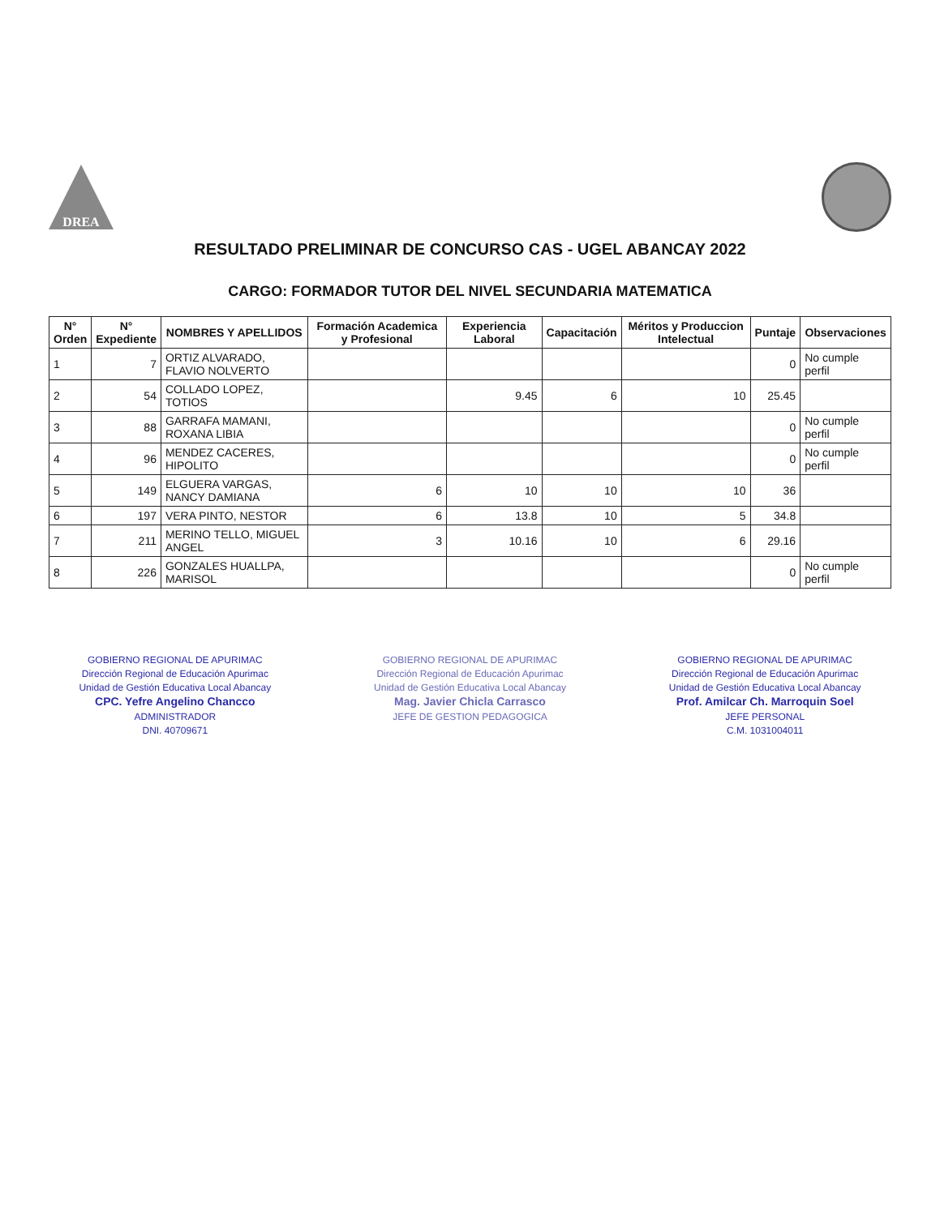DREA
RESULTADO PRELIMINAR DE CONCURSO CAS - UGEL ABANCAY 2022
CARGO: FORMADOR TUTOR DEL NIVEL SECUNDARIA MATEMATICA
| N° Orden | N° Expediente | NOMBRES Y APELLIDOS | Formación Academica y Profesional | Experiencia Laboral | Capacitación | Méritos y Produccion Intelectual | Puntaje | Observaciones |
| --- | --- | --- | --- | --- | --- | --- | --- | --- |
| 1 | 7 | ORTIZ ALVARADO, FLAVIO NOLVERTO | | | | | 0 | No cumple perfil |
| 2 | 54 | COLLADO LOPEZ, TOTIOS | | 9.45 | 6 | 10 | 25.45 | |
| 3 | 88 | GARRAFA MAMANI, ROXANA LIBIA | | | | | 0 | No cumple perfil |
| 4 | 96 | MENDEZ CACERES, HIPOLITO | | | | | 0 | No cumple perfil |
| 5 | 149 | ELGUERA VARGAS, NANCY DAMIANA | 6 | 10 | 10 | 10 | 36 | |
| 6 | 197 | VERA PINTO, NESTOR | 6 | 13.8 | 10 | 5 | 34.8 | |
| 7 | 211 | MERINO TELLO, MIGUEL ANGEL | 3 | 10.16 | 10 | 6 | 29.16 | |
| 8 | 226 | GONZALES HUALLPA, MARISOL | | | | | 0 | No cumple perfil |
GOBIERNO REGIONAL DE APURIMAC
Dirección Regional de Educación Apurimac
Unidad de Gestión Educativa Local Abancay
CPC. Yefre Angelino Chancco
ADMINISTRADOR
DNI. 40709671
GOBIERNO REGIONAL DE APURIMAC
Dirección Regional de Educación Apurimac
Unidad de Gestión Educativa Local Abancay
Mag. Javier Chicla Carrasco
JEFE DE GESTION PEDAGOGICA
GOBIERNO REGIONAL DE APURIMAC
Dirección Regional de Educación Apurimac
Unidad de Gestión Educativa Local Abancay
Prof. Amilcar Ch. Marroquin Soel
JEFE PERSONAL
C.M. 1031004011